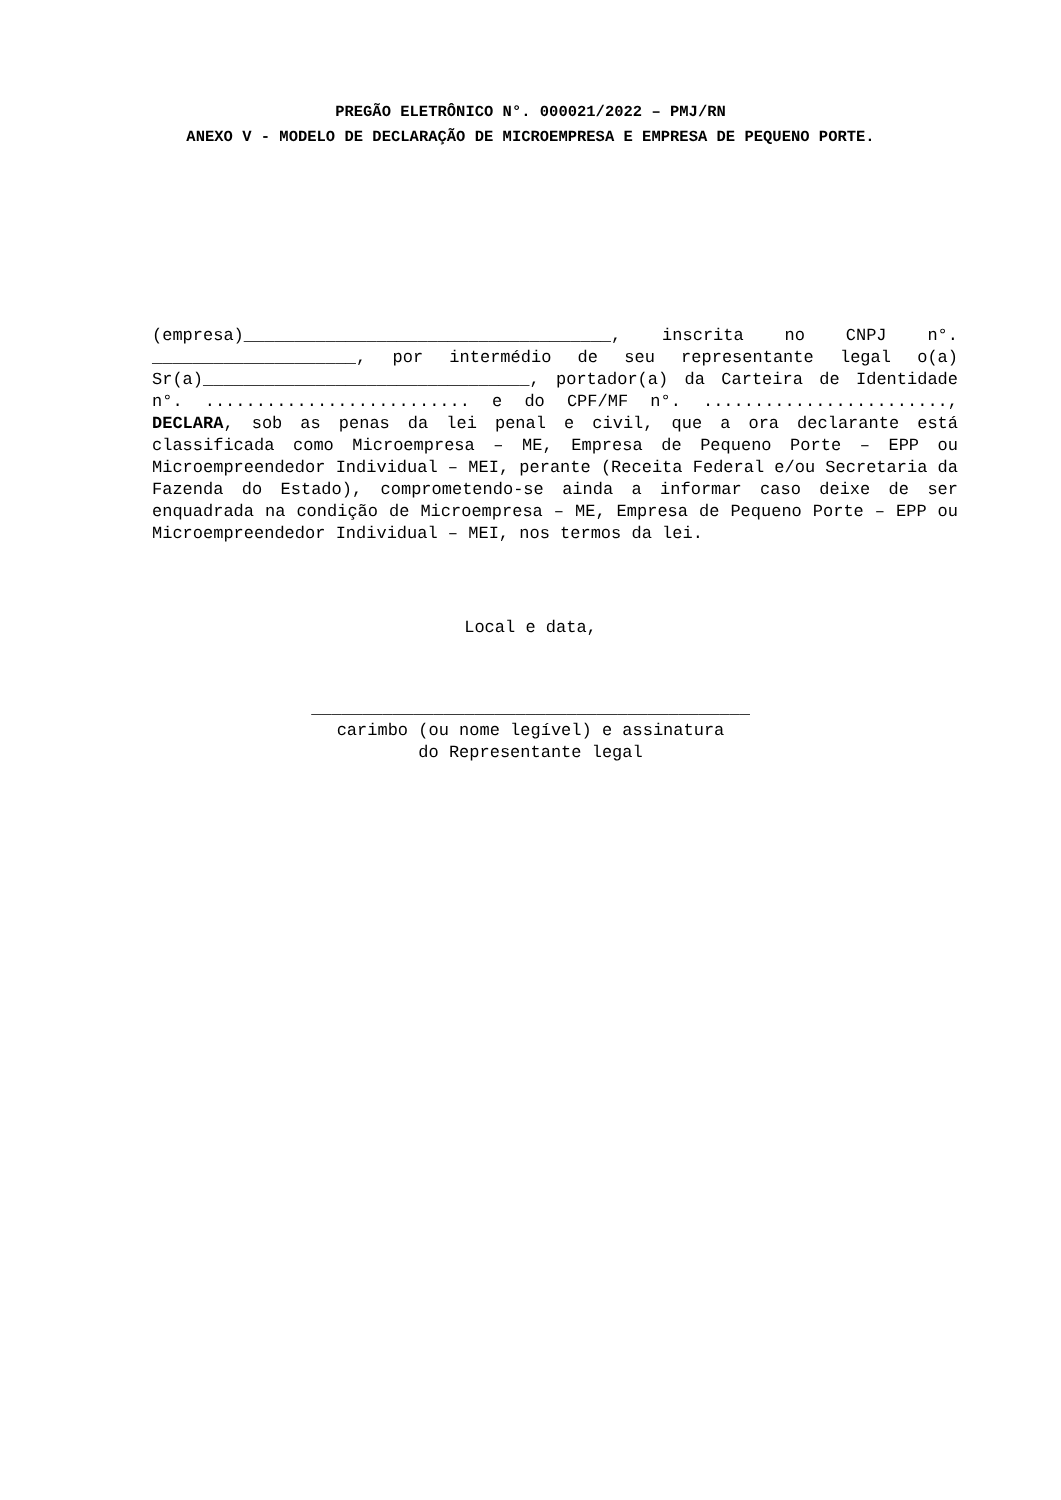PREGÃO ELETRÔNICO N°. 000021/2022 – PMJ/RN
ANEXO V - MODELO DE DECLARAÇÃO DE MICROEMPRESA E EMPRESA DE PEQUENO PORTE.
(empresa)____________________________________, inscrita no CNPJ n°. ____________________, por intermédio de seu representante legal o(a) Sr(a)________________________________, portador(a) da Carteira de Identidade n°. .......................... e do CPF/MF n°. ........................, DECLARA, sob as penas da lei penal e civil, que a ora declarante está classificada como Microempresa – ME, Empresa de Pequeno Porte – EPP ou Microempreendedor Individual – MEI, perante (Receita Federal e/ou Secretaria da Fazenda do Estado), comprometendo-se ainda a informar caso deixe de ser enquadrada na condição de Microempresa – ME, Empresa de Pequeno Porte – EPP ou Microempreendedor Individual – MEI, nos termos da lei.
Local e data,
___________________________________________
carimbo (ou nome legível) e assinatura
do Representante legal